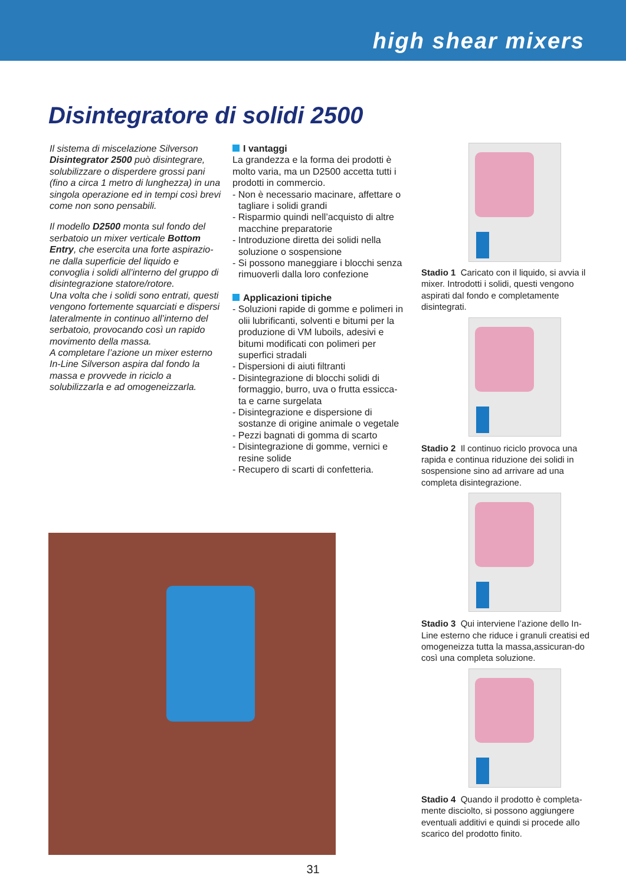high shear mixers
Disintegratore di solidi 2500
Il sistema di miscelazione Silverson Disintegrator 2500 può disintegrare, solubilizzare o disperdere grossi pani (fino a circa 1 metro di lunghezza) in una singola operazione ed in tempi così brevi come non sono pensabili.
Il modello D2500 monta sul fondo del serbatoio un mixer verticale Bottom Entry, che esercita una forte aspirazio-ne dalla superficie del liquido e convoglia i solidi all’interno del gruppo di disintegrazione statore/rotore.
Una volta che i solidi sono entrati, questi vengono fortemente squarciati e dispersi lateralmente in continuo all’interno del serbatoio, provocando così un rapido movimento della massa.
A completare l’azione un mixer esterno In-Line Silverson aspira dal fondo la massa e provvede in riciclo a solubilizzarla e ad omogeneizzarla.
I vantaggi
La grandezza e la forma dei prodotti è molto varia, ma un D2500 accetta tutti i prodotti in commercio.
- Non è necessario macinare, affettare o tagliare i solidi grandi
- Risparmio quindi nell’acquisto di altre macchine preparatorie
- Introduzione diretta dei solidi nella soluzione o sospensione
- Si possono maneggiare i blocchi senza rimuoverli dalla loro confezione
Applicazioni tipiche
- Soluzioni rapide di gomme e polimeri in olii lubrificanti, solventi e bitumi per la produzione di VM luboils, adesivi e bitumi modificati con polimeri per superfici stradali
- Dispersioni di aiuti filtranti
- Disintegrazione di blocchi solidi di formaggio, burro, uva o frutta essicca-ta e carne surgelata
- Disintegrazione e dispersione di sostanze di origine animale o vegetale
- Pezzi bagnati di gomma di scarto
- Disintegrazione di gomme, vernici e resine solide
- Recupero di scarti di confetteria.
Stadio 1 Caricato con il liquido, si avvia il mixer. Introdotti i solidi, questi vengono aspirati dal fondo e completamente disintegrati.
Stadio 2 Il continuo riciclo provoca una rapida e continua riduzione dei solidi in sospensione sino ad arrivare ad una completa disintegrazione.
Stadio 3 Qui interviene l’azione dello In-Line esterno che riduce i granuli creatisi ed omogeneizza tutta la massa,assicuran-do così una completa soluzione.
Stadio 4 Quando il prodotto è completa-mente disciolto, si possono aggiungere eventuali additivi e quindi si procede allo scarico del prodotto finito.
31